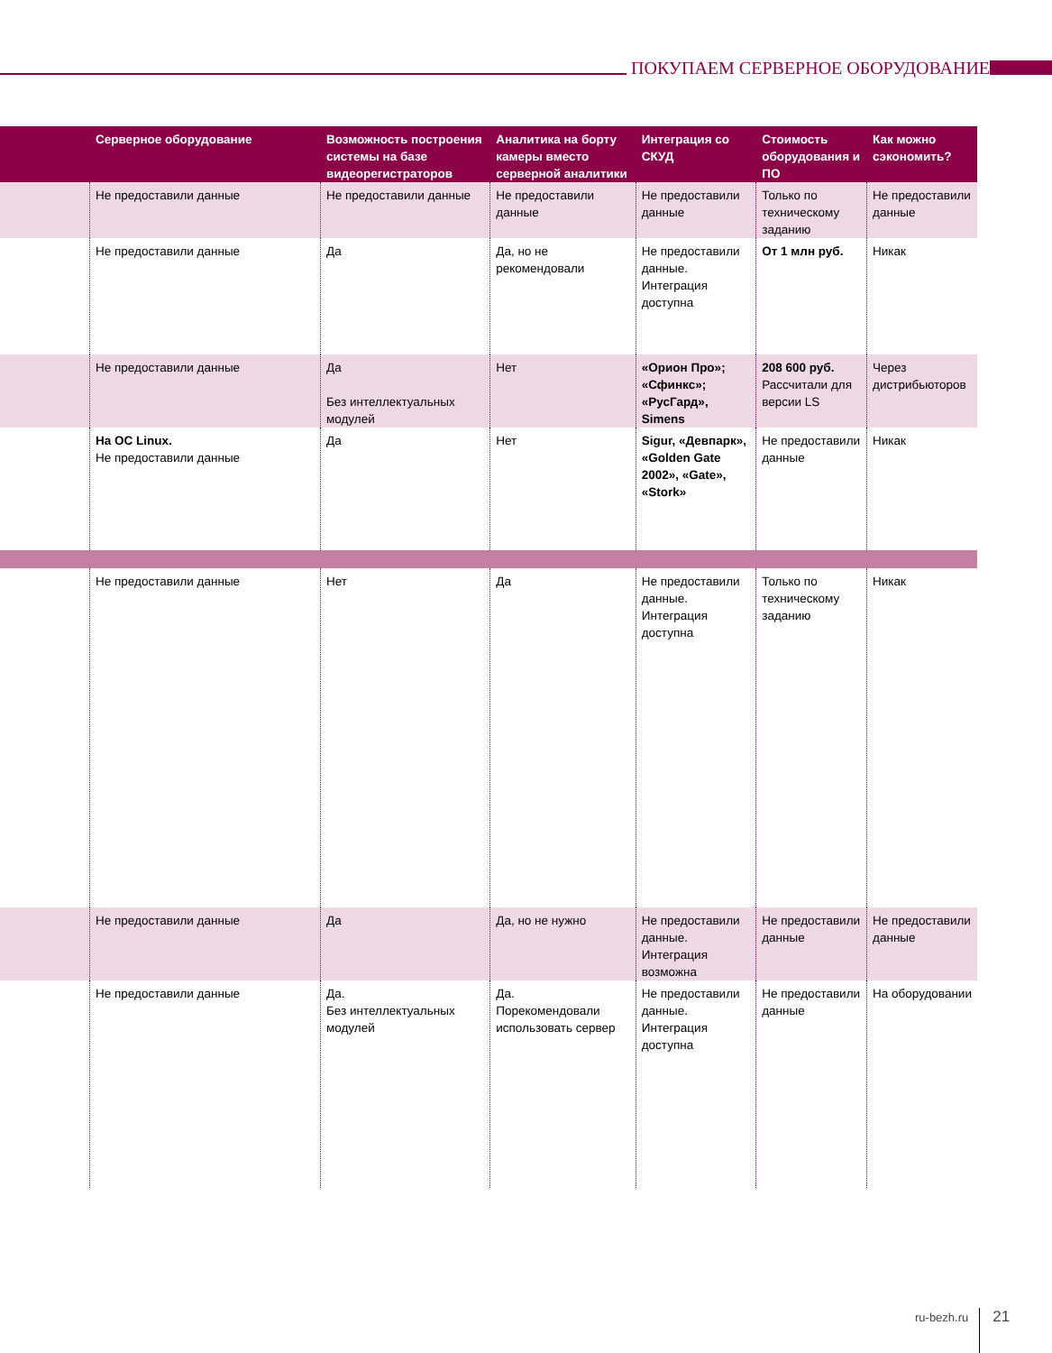ПОКУПАЕМ СЕРВЕРНОЕ ОБОРУДОВАНИЕ
| | Серверное оборудование | Возможность построения системы на базе видеорегистраторов | Аналитика на борту камеры вместо серверной аналитики | Интеграция со СКУД | Стоимость оборудования и ПО | Как можно сэкономить? |
| --- | --- | --- | --- | --- | --- | --- |
| | Не предоставили данные | Не предоставили данные | Не предоставили данные | Не предоставили данные | Только по техническому заданию | Не предоставили данные |
| | Не предоставили данные | Да | Да, но не рекомендовали | Не предоставили данные. Интеграция доступна | От 1 млн руб. | Никак |
| | Не предоставили данные | Да Без интеллектуальных модулей | Нет | «Орион Про»; «Сфинкс»; «РусГард», Simens | 208 600 руб. Рассчитали для версии LS | Через дистрибьюторов |
| | На ОС Linux. Не предоставили данные | Да | Нет | Sigur, «Девпарк», «Golden Gate 2002», «Gate», «Stork» | Не предоставили данные | Никак |
| | Не предоставили данные | Нет | Да | Не предоставили данные. Интеграция доступна | Только по техническому заданию | Никак |
| | Не предоставили данные | Да | Да, но не нужно | Не предоставили данные. Интеграция возможна | Не предоставили данные | Не предоставили данные |
| | Не предоставили данные | Да. Без интеллектуальных модулей | Да. Порекомендовали использовать сервер | Не предоставили данные. Интеграция доступна | Не предоставили данные | На оборудовании |
ru-bezh.ru 21